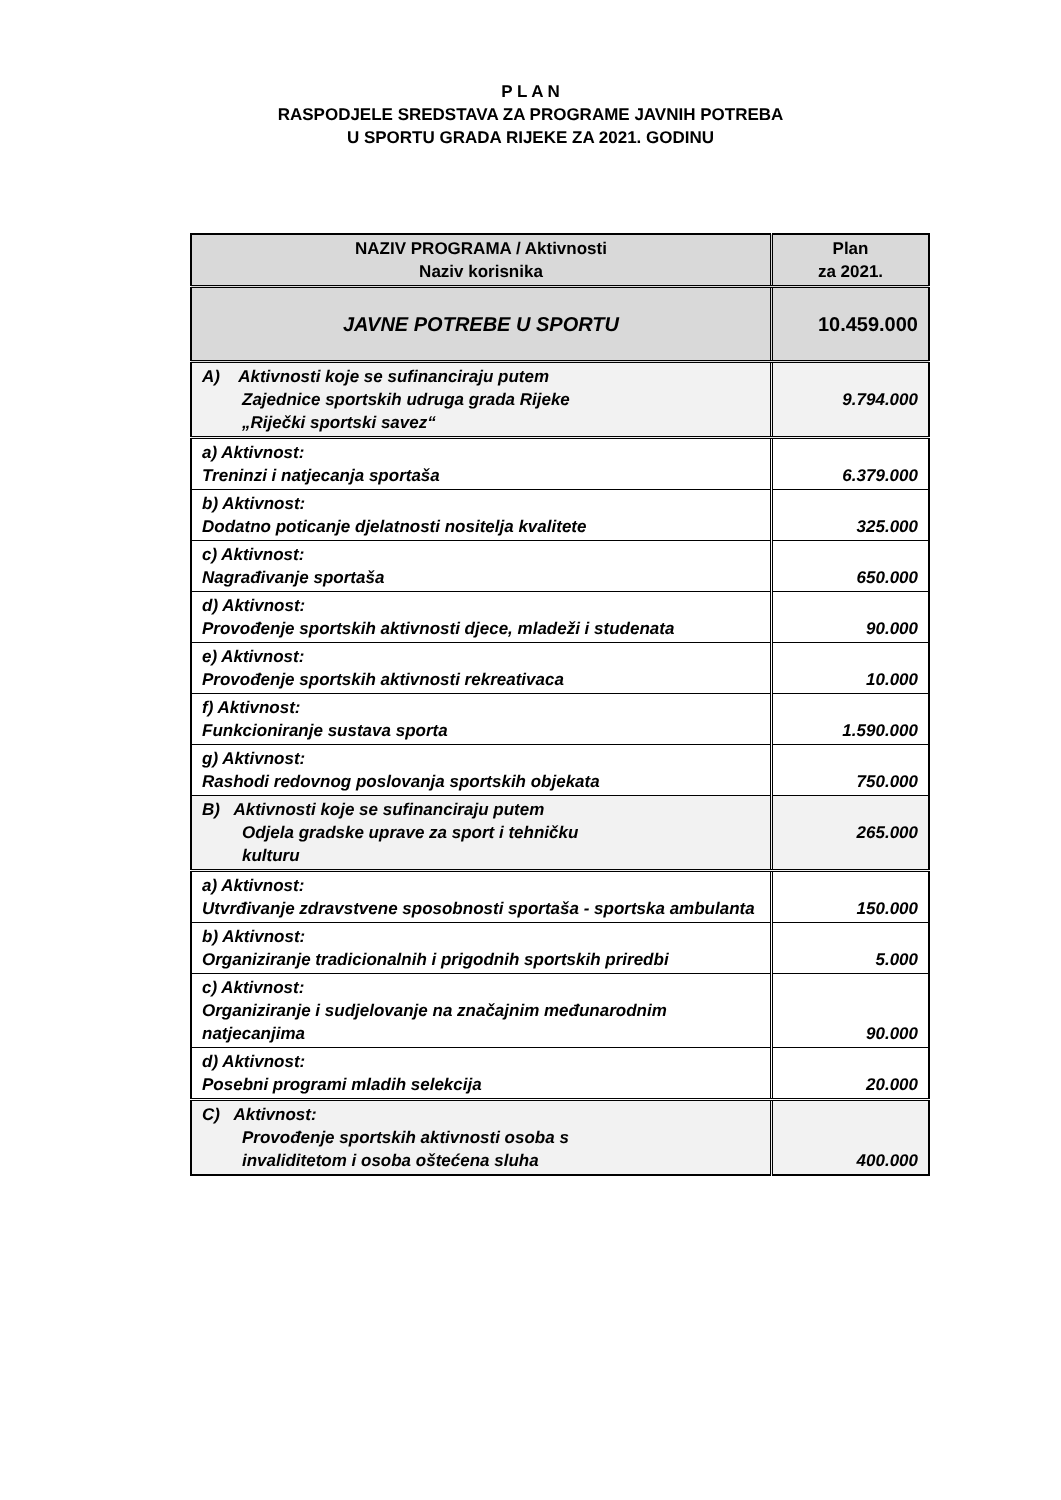P L A N
RASPODJELE SREDSTAVA ZA PROGRAME JAVNIH POTREBA
U SPORTU GRADA RIJEKE ZA 2021. GODINU
| NAZIV PROGRAMA / Aktivnosti Naziv korisnika | Plan za 2021. |
| --- | --- |
| JAVNE POTREBE U SPORTU | 10.459.000 |
| A) Aktivnosti koje se sufinanciraju putem Zajednice sportskih udruga grada Rijeke „Riječki sportski savez“ | 9.794.000 |
| a) Aktivnost: Treninzi i natjecanja sportaša | 6.379.000 |
| b) Aktivnost: Dodatno poticanje djelatnosti nositelja kvalitete | 325.000 |
| c) Aktivnost: Nagrađivanje sportaša | 650.000 |
| d) Aktivnost: Provođenje sportskih aktivnosti djece, mladeži i studenata | 90.000 |
| e) Aktivnost: Provođenje sportskih aktivnosti rekreativaca | 10.000 |
| f) Aktivnost: Funkcioniranje sustava sporta | 1.590.000 |
| g) Aktivnost: Rashodi redovnog poslovanja sportskih objekata | 750.000 |
| B) Aktivnosti koje se sufinanciraju putem Odjela gradske uprave za sport i tehničku kulturu | 265.000 |
| a) Aktivnost: Utvrđivanje zdravstvene sposobnosti sportaša - sportska ambulanta | 150.000 |
| b) Aktivnost: Organiziranje tradicionalnih i prigodnih sportskih priredbi | 5.000 |
| c) Aktivnost: Organiziranje i sudjelovanje na značajnim međunarodnim natjecanjima | 90.000 |
| d) Aktivnost: Posebni programi mladih selekcija | 20.000 |
| C) Aktivnost: Provođenje sportskih aktivnosti osoba s invaliditetom i osoba oštećena sluha | 400.000 |